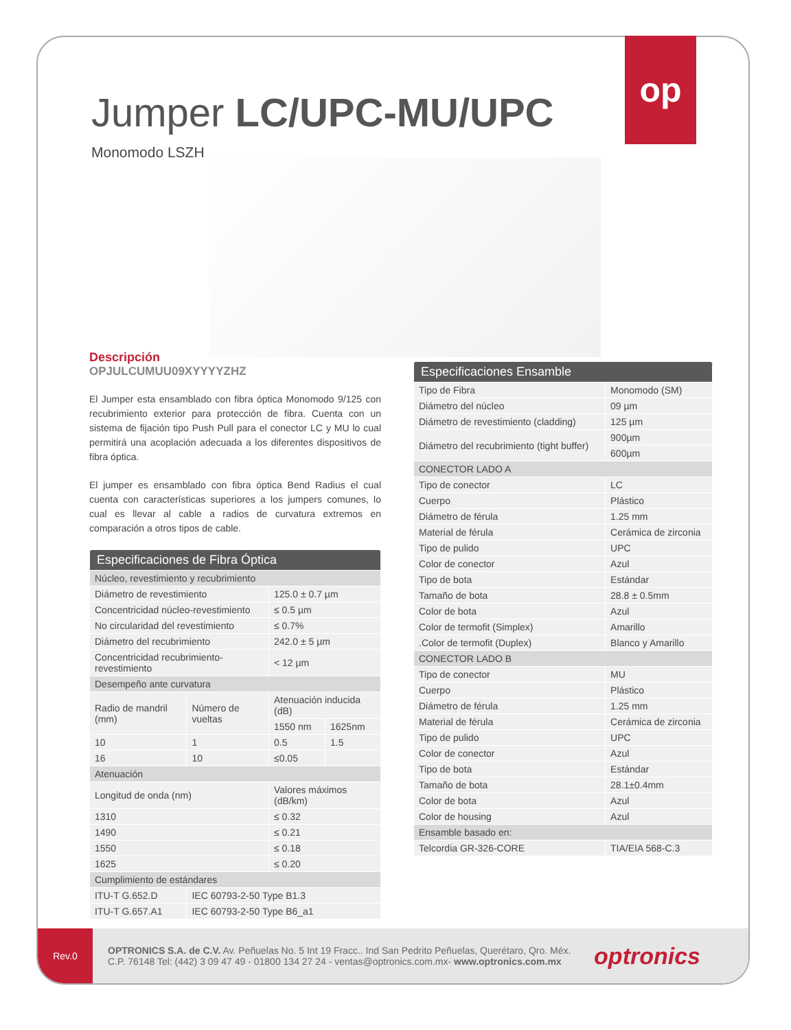Rev.0
OPTRONICS S.A. de C.V. Av. Peñuelas No. 5 Int 19 Fracc.. Ind San Pedrito Peñuelas, Querétaro, Qro. Méx.
C.P. 76148 Tel: (442) 3 09 47 49 - 01800 134 27 24 - ventas@optronics.com.mx- www.optronics.com.mx
optronics
op
Jumper LC/UPC-MU/UPC
Monomodo LSZH
Descripción
OPJULCUMUU09XYYYYZHZ
El Jumper esta ensamblado con fibra óptica Monomodo 9/125 con recubrimiento exterior para protección de fibra. Cuenta con un sistema de fijación tipo Push Pull para el conector LC y MU lo cual permitirá una acoplación adecuada a los diferentes dispositivos de fibra óptica.
El jumper es ensamblado con fibra óptica Bend Radius el cual cuenta con características superiores a los jumpers comunes, lo cual es llevar al cable a radios de curvatura extremos en comparación a otros tipos de cable.
| Especificaciones de Fibra Óptica | | | |
| --- | --- | --- | --- |
| Núcleo, revestimiento y recubrimiento | | | |
| Diámetro de revestimiento | | 125.0 ± 0.7 µm | |
| Concentricidad núcleo-revestimiento | | ≤ 0.5 µm | |
| No circularidad del revestimiento | | ≤ 0.7% | |
| Diámetro del recubrimiento | | 242.0 ± 5 µm | |
| Concentricidad recubrimiento-revestimiento | | < 12 µm | |
| Desempeño ante curvatura | | | |
| Radio de mandril (mm) | Número de vueltas | Atenuación inducida (dB) | |
| | | 1550 nm | 1625nm |
| 10 | 1 | 0.5 | 1.5 |
| 16 | 10 | ≤0.05 | |
| Atenuación | | | |
| Longitud de onda (nm) | | Valores máximos (dB/km) | |
| 1310 | | ≤ 0.32 | |
| 1490 | | ≤ 0.21 | |
| 1550 | | ≤ 0.18 | |
| 1625 | | ≤ 0.20 | |
| Cumplimiento de estándares | | | |
| ITU-T G.652.D | IEC 60793-2-50 Type B1.3 | | |
| ITU-T G.657.A1 | IEC 60793-2-50 Type B6_a1 | | |
| Especificaciones Ensamble | |
| --- | --- |
| Tipo de Fibra | Monomodo (SM) |
| Diámetro del núcleo | 09 µm |
| Diámetro de revestimiento (cladding) | 125 µm |
| Diámetro del recubrimiento (tight buffer) | 900µm |
| | 600µm |
| CONECTOR LADO A | |
| Tipo de conector | LC |
| Cuerpo | Plástico |
| Diámetro de férula | 1.25 mm |
| Material de férula | Cerámica de zirconia |
| Tipo de pulido | UPC |
| Color de conector | Azul |
| Tipo de bota | Estándar |
| Tamaño de bota | 28.8 ± 0.5mm |
| Color de bota | Azul |
| Color de termofit (Simplex) | Amarillo |
| .Color de termofit (Duplex) | Blanco y Amarillo |
| CONECTOR LADO B | |
| Tipo de conector | MU |
| Cuerpo | Plástico |
| Diámetro de férula | 1.25 mm |
| Material de férula | Cerámica de zirconia |
| Tipo de pulido | UPC |
| Color de conector | Azul |
| Tipo de bota | Estándar |
| Tamaño de bota | 28.1±0.4mm |
| Color de bota | Azul |
| Color de housing | Azul |
| Ensamble basado en: | |
| Telcordia GR-326-CORE | TIA/EIA 568-C.3 |